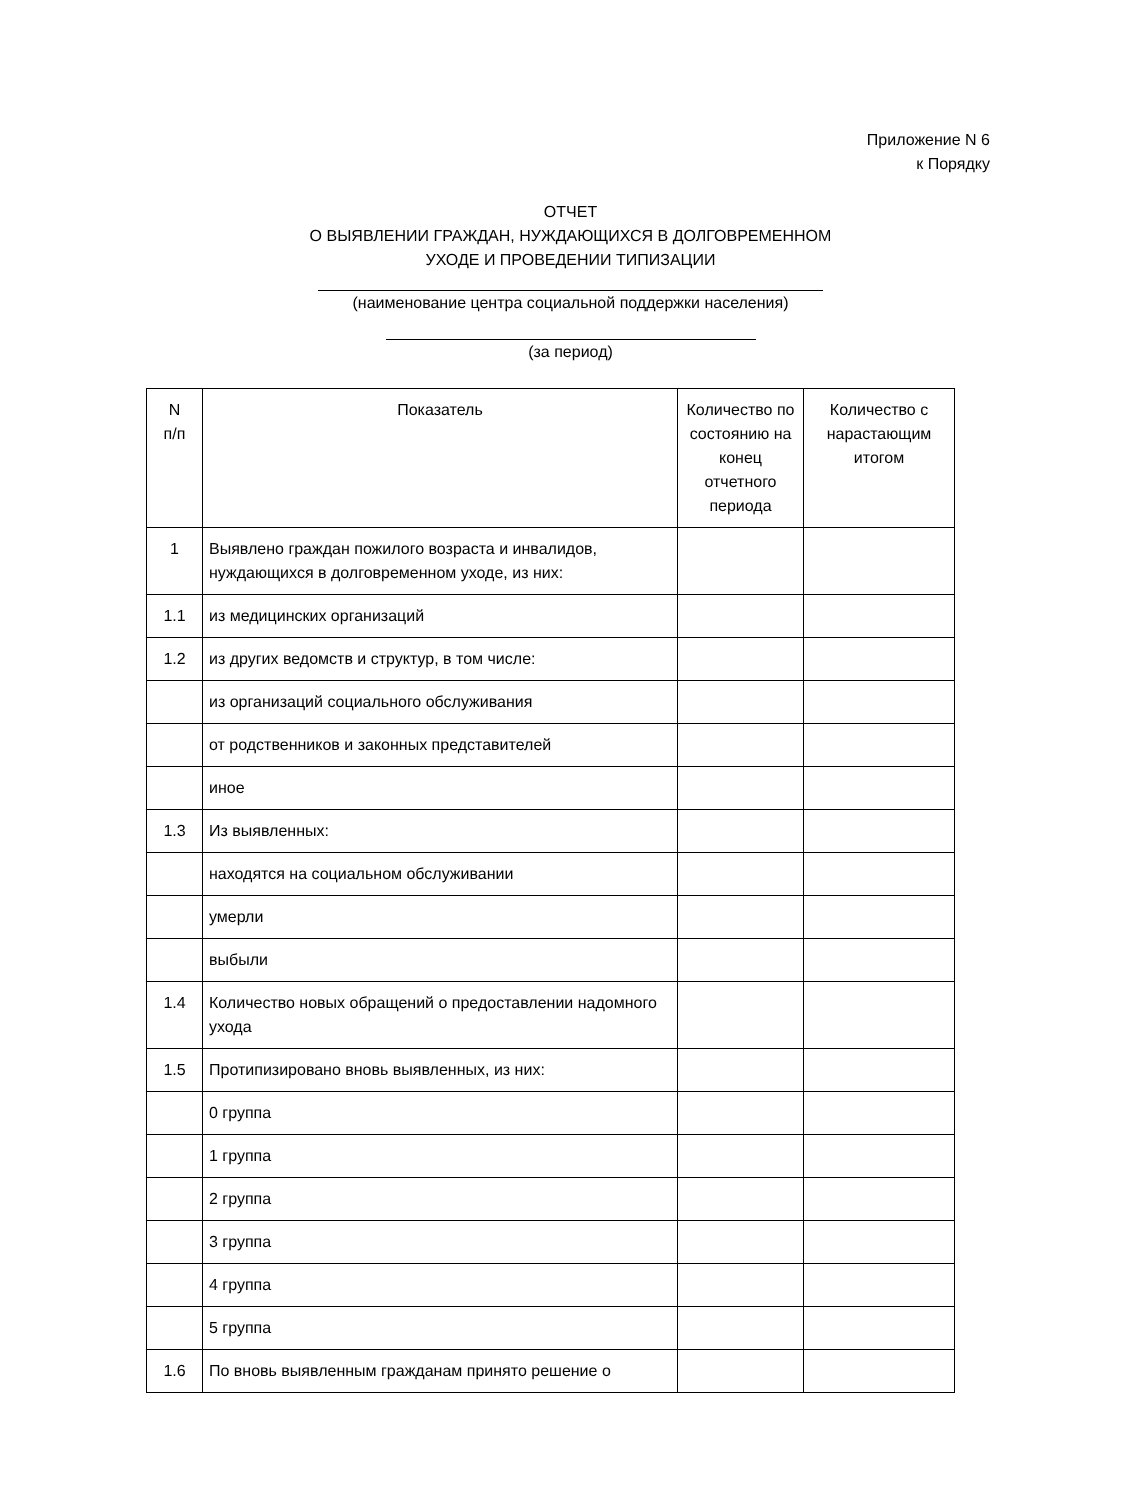Приложение N 6
к Порядку
ОТЧЕТ
О ВЫЯВЛЕНИИ ГРАЖДАН, НУЖДАЮЩИХСЯ В ДОЛГОВРЕМЕННОМ
УХОДЕ И ПРОВЕДЕНИИ ТИПИЗАЦИИ
(наименование центра социальной поддержки населения)
(за период)
| N п/п | Показатель | Количество по состоянию на конец отчетного периода | Количество с нарастающим итогом |
| --- | --- | --- | --- |
| 1 | Выявлено граждан пожилого возраста и инвалидов, нуждающихся в долговременном уходе, из них: | | |
| 1.1 | из медицинских организаций | | |
| 1.2 | из других ведомств и структур, в том числе: | | |
| | из организаций социального обслуживания | | |
| | от родственников и законных представителей | | |
| | иное | | |
| 1.3 | Из выявленных: | | |
| | находятся на социальном обслуживании | | |
| | умерли | | |
| | выбыли | | |
| 1.4 | Количество новых обращений о предоставлении надомного ухода | | |
| 1.5 | Протипизировано вновь выявленных, из них: | | |
| | 0 группа | | |
| | 1 группа | | |
| | 2 группа | | |
| | 3 группа | | |
| | 4 группа | | |
| | 5 группа | | |
| 1.6 | По вновь выявленным гражданам принято решение о | | |